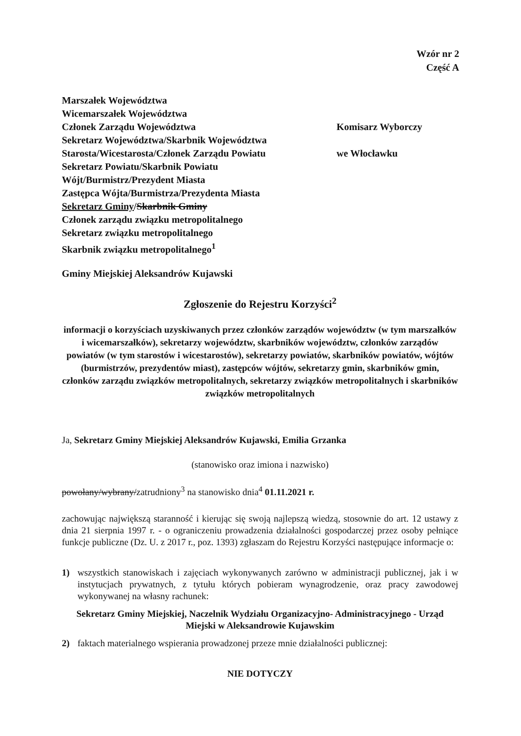Wzór nr 2
Część A
Marszałek Województwa
Wicemarszałek Województwa
Członek Zarządu Województwa
Sekretarz Województwa/Skarbnik Województwa
Starosta/Wicestarosta/Członek Zarządu Powiatu
Sekretarz Powiatu/Skarbnik Powiatu
Wójt/Burmistrz/Prezydent Miasta
Zastępca Wójta/Burmistrza/Prezydenta Miasta
Sekretarz Gminy/Skarbnik Gminy
Członek zarządu związku metropolitalnego
Sekretarz związku metropolitalnego
Skarbnik związku metropolitalnego<sup>1</sup>
Komisarz Wyborczy
we Włocławku
Gminy Miejskiej Aleksandrów Kujawski
Zgłoszenie do Rejestru Korzyści<sup>2</sup>
informacji o korzyściach uzyskiwanych przez członków zarządów województw (w tym marszałków i wicemarszałków), sekretarzy województw, skarbników województw, członków zarządów powiatów (w tym starostów i wicestarostów), sekretarzy powiatów, skarbników powiatów, wójtów (burmistrzów, prezydentów miast), zastępców wójtów, sekretarzy gmin, skarbników gmin, członków zarządu związków metropolitalnych, sekretarzy związków metropolitalnych i skarbników związków metropolitalnych
Ja, Sekretarz Gminy Miejskiej Aleksandrów Kujawski, Emilia Grzanka
(stanowisko oraz imiona i nazwisko)
powołany/wybrany/zatrudniony<sup>3</sup> na stanowisko dnia<sup>4</sup> 01.11.2021 r.
zachowując największą staranność i kierując się swoją najlepszą wiedzą, stosownie do art. 12 ustawy z dnia 21 sierpnia 1997 r. - o ograniczeniu prowadzenia działalności gospodarczej przez osoby pełniące funkcje publiczne (Dz. U. z 2017 r., poz. 1393) zgłaszam do Rejestru Korzyści następujące informacje o:
1) wszystkich stanowiskach i zajęciach wykonywanych zarówno w administracji publicznej, jak i w instytucjach prywatnych, z tytułu których pobieram wynagrodzenie, oraz pracy zawodowej wykonywanej na własny rachunek:
Sekretarz Gminy Miejskiej, Naczelnik Wydziału Organizacyjno- Administracyjnego - Urząd Miejski w Aleksandrowie Kujawskim
2) faktach materialnego wspierania prowadzonej przeze mnie działalności publicznej:
NIE DOTYCZY